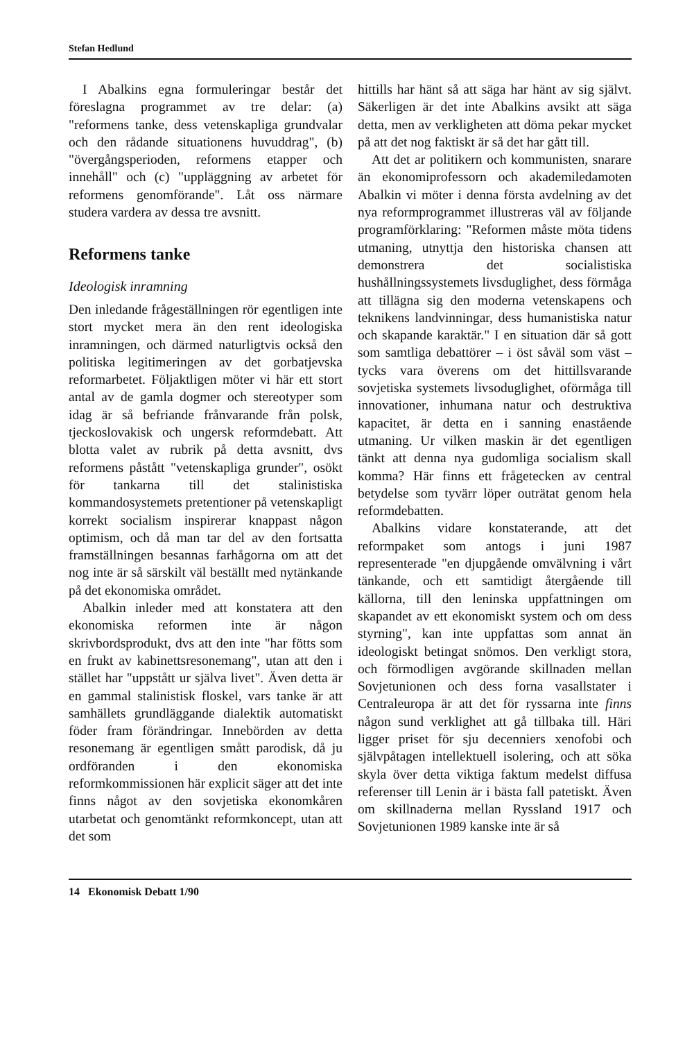Stefan Hedlund
I Abalkins egna formuleringar består det föreslagna programmet av tre delar: (a) "reformens tanke, dess vetenskapliga grundvalar och den rådande situationens huvuddrag", (b) "övergångsperioden, reformens etapper och innehåll" och (c) "uppläggning av arbetet för reformens genomförande". Låt oss närmare studera vardera av dessa tre avsnitt.
Reformens tanke
Ideologisk inramning
Den inledande frågeställningen rör egentligen inte stort mycket mera än den rent ideologiska inramningen, och därmed naturligtvis också den politiska legitimeringen av det gorbatjevska reformarbetet. Följaktligen möter vi här ett stort antal av de gamla dogmer och stereotyper som idag är så befriande frånvarande från polsk, tjeckoslovakisk och ungersk reformdebatt. Att blotta valet av rubrik på detta avsnitt, dvs reformens påstått "vetenskapliga grunder", osökt för tankarna till det stalinistiska kommandosystemets pretentioner på vetenskapligt korrekt socialism inspirerar knappast någon optimism, och då man tar del av den fortsatta framställningen besannas farhågorna om att det nog inte är så särskilt väl beställt med nytänkande på det ekonomiska området.
Abalkin inleder med att konstatera att den ekonomiska reformen inte är någon skrivbordsprodukt, dvs att den inte "har fötts som en frukt av kabinettsresonemang", utan att den i stället har "uppstått ur själva livet". Även detta är en gammal stalinistisk floskel, vars tanke är att samhällets grundläggande dialektik automatiskt föder fram förändringar. Innebörden av detta resonemang är egentligen smått parodisk, då ju ordföranden i den ekonomiska reformkommissionen här explicit säger att det inte finns något av den sovjetiska ekonomkåren utarbetat och genomtänkt reformkoncept, utan att det som
hittills har hänt så att säga har hänt av sig självt. Säkerligen är det inte Abalkins avsikt att säga detta, men av verkligheten att döma pekar mycket på att det nog faktiskt är så det har gått till.
Att det ar politikern och kommunisten, snarare än ekonomiprofessorn och akademiledamoten Abalkin vi möter i denna första avdelning av det nya reformprogrammet illustreras väl av följande programförklaring: "Reformen måste möta tidens utmaning, utnyttja den historiska chansen att demonstrera det socialistiska hushållningssystemets livsduglighet, dess förmåga att tillägna sig den moderna vetenskapens och teknikens landvinningar, dess humanistiska natur och skapande karaktär." I en situation där så gott som samtliga debattörer – i öst såväl som väst – tycks vara överens om det hittillsvarande sovjetiska systemets livsoduglighet, oförmåga till innovationer, inhumana natur och destruktiva kapacitet, är detta en i sanning enastående utmaning. Ur vilken maskin är det egentligen tänkt att denna nya gudomliga socialism skall komma? Här finns ett frågetecken av central betydelse som tyvärr löper outrätat genom hela reformdebatten.
Abalkins vidare konstaterande, att det reformpaket som antogs i juni 1987 representerade "en djupgående omvälvning i vårt tänkande, och ett samtidigt återgående till källorna, till den leninska uppfattningen om skapandet av ett ekonomiskt system och om dess styrning", kan inte uppfattas som annat än ideologiskt betingat snömos. Den verkligt stora, och förmodligen avgörande skillnaden mellan Sovjetunionen och dess forna vasallstater i Centraleuropa är att det för ryssarna inte finns någon sund verklighet att gå tillbaka till. Häri ligger priset för sju decenniers xenofobi och självpåtagen intellektuell isolering, och att söka skyla över detta viktiga faktum medelst diffusa referenser till Lenin är i bästa fall patetiskt. Även om skillnaderna mellan Ryssland 1917 och Sovjetunionen 1989 kanske inte är så
14 Ekonomisk Debatt 1/90